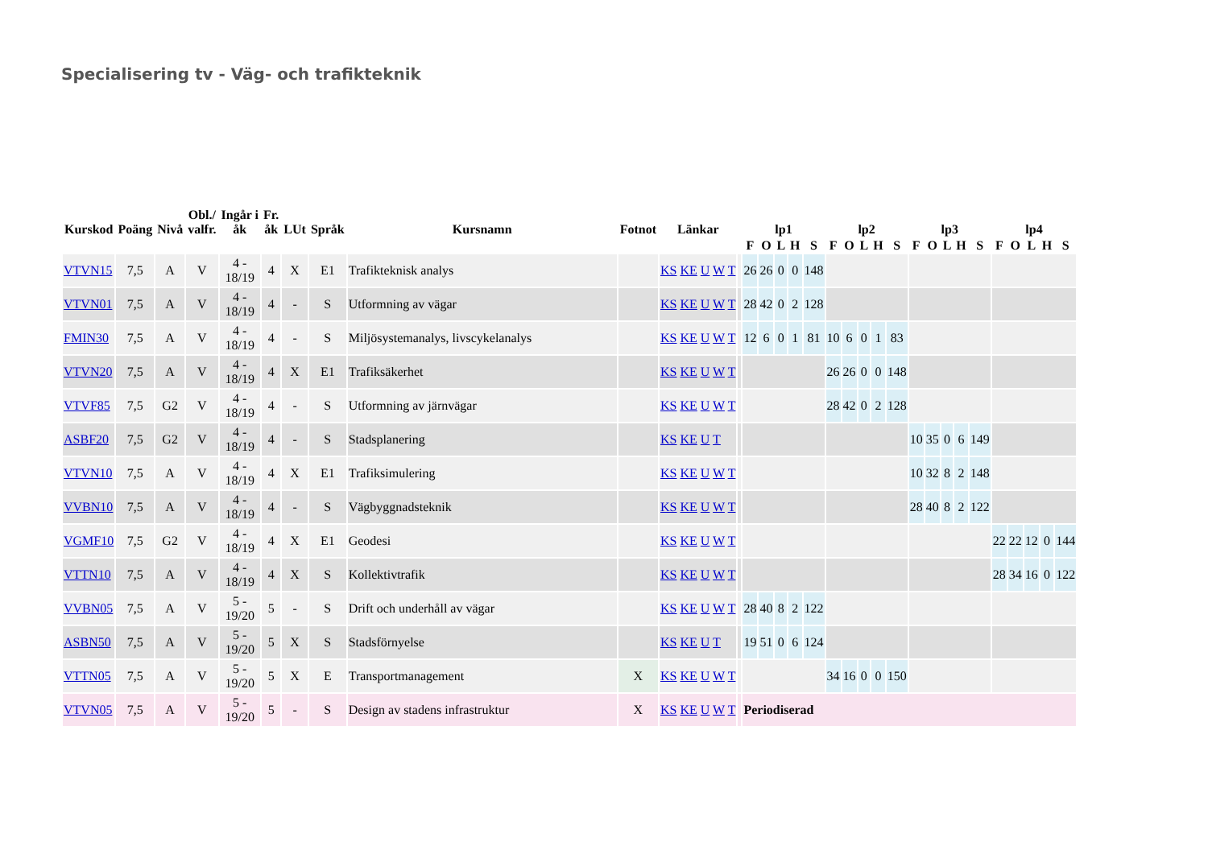Specialisering tv - Väg- och trafikteknik
| Kurskod | Poäng | Nivå | Obl./ valfr. | Ingår i åk | Fr. åk | LUt | Språk | Kursnamn | Fotnot | Länkar | | lp1 | | | | | lp2 | | | | | lp3 | | | | | lp4 | | | | |
| --- | --- | --- | --- | --- | --- | --- | --- | --- | --- | --- | --- | --- | --- | --- | --- | --- | --- | --- | --- | --- | --- | --- | --- | --- | --- | --- | --- | --- | --- | --- | --- |
| | | | | | | | | | | | | F | O | L | H | S | F | O | L | H | S | F | O | L | H | S | F | O | L | H | S |
| VTVN15 | 7,5 | A | V | 4 - 18/19 | 4 | X | E1 | Trafikteknisk analys | | KS KE U W T | | 26 | 26 | 0 | 0 | 148 | | | | | | | | | | | | | | | |
| VTVN01 | 7,5 | A | V | 4 - 18/19 | 4 | - | S | Utformning av vägar | | KS KE U W T | | 28 | 42 | 0 | 2 | 128 | | | | | | | | | | | | | | | |
| FMIN30 | 7,5 | A | V | 4 - 18/19 | 4 | - | S | Miljösystemanalys, livscykelanalys | | KS KE U W T | | 12 | 6 | 0 | 1 | 81 | 10 | 6 | 0 | 1 | 83 | | | | | | | | | | |
| VTVN20 | 7,5 | A | V | 4 - 18/19 | 4 | X | E1 | Trafiksäkerhet | | KS KE U W T | | | | | | | 26 | 26 | 0 | 0 | 148 | | | | | | | | | | |
| VTVF85 | 7,5 | G2 | V | 4 - 18/19 | 4 | - | S | Utformning av järnvägar | | KS KE U W T | | | | | | | 28 | 42 | 0 | 2 | 128 | | | | | | | | | | |
| ASBF20 | 7,5 | G2 | V | 4 - 18/19 | 4 | - | S | Stadsplanering | | KS KE U T | | | | | | | | | | | | 10 | 35 | 0 | 6 | 149 | | | | | |
| VTVN10 | 7,5 | A | V | 4 - 18/19 | 4 | X | E1 | Trafiksimulering | | KS KE U W T | | | | | | | | | | | | 10 | 32 | 8 | 2 | 148 | | | | | |
| VVBN10 | 7,5 | A | V | 4 - 18/19 | 4 | - | S | Vägbyggnadsteknik | | KS KE U W T | | | | | | | | | | | | 28 | 40 | 8 | 2 | 122 | | | | | |
| VGMF10 | 7,5 | G2 | V | 4 - 18/19 | 4 | X | E1 | Geodesi | | KS KE U W T | | | | | | | | | | | | | | | | | 22 | 22 | 12 | 0 | 144 |
| VTTN10 | 7,5 | A | V | 4 - 18/19 | 4 | X | S | Kollektivtrafik | | KS KE U W T | | | | | | | | | | | | | | | | | 28 | 34 | 16 | 0 | 122 |
| VVBN05 | 7,5 | A | V | 5 - 19/20 | 5 | - | S | Drift och underhåll av vägar | | KS KE U W T | | 28 | 40 | 8 | 2 | 122 | | | | | | | | | | | | | | | |
| ASBN50 | 7,5 | A | V | 5 - 19/20 | 5 | X | S | Stadsförnyelse | | KS KE U T | | 19 | 51 | 0 | 6 | 124 | | | | | | | | | | | | | | | |
| VTTN05 | 7,5 | A | V | 5 - 19/20 | 5 | X | E | Transportmanagement | X | KS KE U W T | | | | | | | 34 | 16 | 0 | 0 | 150 | | | | | | | | | | |
| VTVN05 | 7,5 | A | V | 5 - 19/20 | 5 | - | S | Design av stadens infrastruktur | X | KS KE U W T | | Periodiserad | | | | | | | | | | | | | | | | | | | |